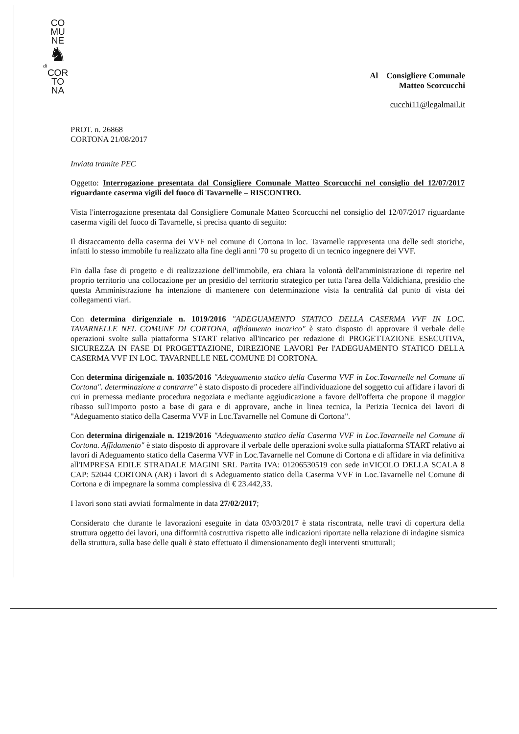CO
MU
NE
♞
di
COR
TO
NA
Al Consigliere Comunale
Matteo Scorcucchi
cucchi11@legalmail.it
PROT. n. 26868
CORTONA 21/08/2017
Inviata tramite PEC
Oggetto: Interrogazione presentata dal Consigliere Comunale Matteo Scorcucchi nel consiglio del 12/07/2017 riguardante caserma vigili del fuoco di Tavarnelle – RISCONTRO.
Vista l'interrogazione presentata dal Consigliere Comunale Matteo Scorcucchi nel consiglio del 12/07/2017 riguardante caserma vigili del fuoco di Tavarnelle, si precisa quanto di seguito:
Il distaccamento della caserma dei VVF nel comune di Cortona in loc. Tavarnelle rappresenta una delle sedi storiche, infatti lo stesso immobile fu realizzato alla fine degli anni '70 su progetto di un tecnico ingegnere dei VVF.
Fin dalla fase di progetto e di realizzazione dell'immobile, era chiara la volontà dell'amministrazione di reperire nel proprio territorio una collocazione per un presidio del territorio strategico per tutta l'area della Valdichiana, presidio che questa Amministrazione ha intenzione di mantenere con determinazione vista la centralità dal punto di vista dei collegamenti viari.
Con determina dirigenziale n. 1019/2016 "ADEGUAMENTO STATICO DELLA CASERMA VVF IN LOC. TAVARNELLE NEL COMUNE DI CORTONA, affidamento incarico" è stato disposto di approvare il verbale delle operazioni svolte sulla piattaforma START relativo all'incarico per redazione di PROGETTAZIONE ESECUTIVA, SICUREZZA IN FASE DI PROGETTAZIONE, DIREZIONE LAVORI Per l'ADEGUAMENTO STATICO DELLA CASERMA VVF IN LOC. TAVARNELLE NEL COMUNE DI CORTONA.
Con determina dirigenziale n. 1035/2016 "Adeguamento statico della Caserma VVF in Loc.Tavarnelle nel Comune di Cortona". determinazione a contrarre" è stato disposto di procedere all'individuazione del soggetto cui affidare i lavori di cui in premessa mediante procedura negoziata e mediante aggiudicazione a favore dell'offerta che propone il maggior ribasso sull'importo posto a base di gara e di approvare, anche in linea tecnica, la Perizia Tecnica dei lavori di "Adeguamento statico della Caserma VVF in Loc.Tavarnelle nel Comune di Cortona".
Con determina dirigenziale n. 1219/2016 "Adeguamento statico della Caserma VVF in Loc.Tavarnelle nel Comune di Cortona. Affidamento" è stato disposto di approvare il verbale delle operazioni svolte sulla piattaforma START relativo ai lavori di Adeguamento statico della Caserma VVF in Loc.Tavarnelle nel Comune di Cortona e di affidare in via definitiva all'IMPRESA EDILE STRADALE MAGINI SRL Partita IVA: 01206530519 con sede inVICOLO DELLA SCALA 8 CAP: 52044 CORTONA (AR) i lavori di s Adeguamento statico della Caserma VVF in Loc.Tavarnelle nel Comune di Cortona e di impegnare la somma complessiva di € 23.442,33.
I lavori sono stati avviati formalmente in data 27/02/2017;
Considerato che durante le lavorazioni eseguite in data 03/03/2017 è stata riscontrata, nelle travi di copertura della struttura oggetto dei lavori, una difformità costruttiva rispetto alle indicazioni riportate nella relazione di indagine sismica della struttura, sulla base delle quali è stato effettuato il dimensionamento degli interventi strutturali;